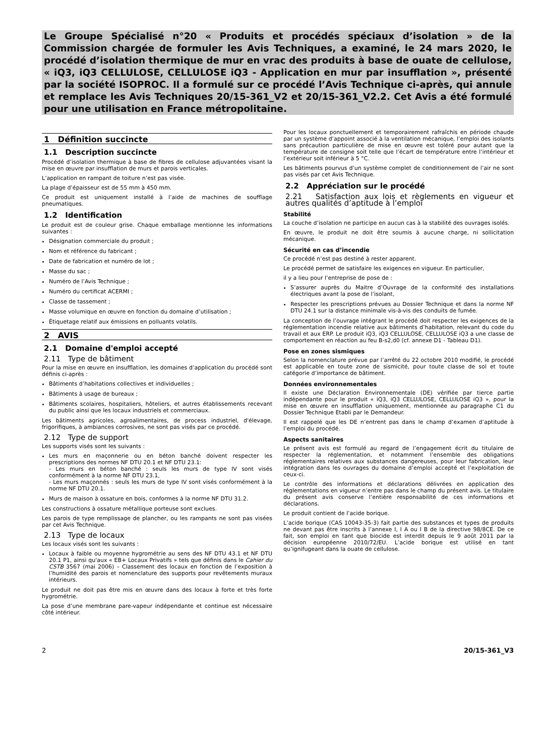Le Groupe Spécialisé n°20 « Produits et procédés spéciaux d’isolation » de la Commission chargée de formuler les Avis Techniques, a examiné, le 24 mars 2020, le procédé d’isolation thermique de mur en vrac des produits à base de ouate de cellulose, « iQ3, iQ3 CELLULOSE, CELLULOSE iQ3 - Application en mur par insufflation », présenté par la société ISOPROC. Il a formulé sur ce procédé l’Avis Technique ci-après, qui annule et remplace les Avis Techniques 20/15-361_V2 et 20/15-361_V2.2. Cet Avis a été formulé pour une utilisation en France métropolitaine.
1 Définition succincte
1.1 Description succincte
Procédé d’isolation thermique à base de fibres de cellulose adjuvantées visant la mise en œuvre par insufflation de murs et parois verticales.
L’application en rampant de toiture n’est pas visée.
La plage d’épaisseur est de 55 mm à 450 mm.
Ce produit est uniquement installé à l’aide de machines de soufflage pneumatiques.
1.2 Identification
Le produit est de couleur grise. Chaque emballage mentionne les informations suivantes :
Désignation commerciale du produit ;
Nom et référence du fabricant ;
Date de fabrication et numéro de lot ;
Masse du sac ;
Numéro de l’Avis Technique ;
Numéro du certificat ACERMI ;
Classe de tassement ;
Masse volumique en œuvre en fonction du domaine d’utilisation ;
Étiquetage relatif aux émissions en polluants volatils.
2 AVIS
2.1 Domaine d'emploi accepté
2.11 Type de bâtiment
Pour la mise en œuvre en insufflation, les domaines d’application du procédé sont définis ci-après :
Bâtiments d’habitations collectives et individuelles ;
Bâtiments à usage de bureaux ;
Bâtiments scolaires, hospitaliers, hôteliers, et autres établissements recevant du public ainsi que les locaux industriels et commerciaux.
Les bâtiments agricoles, agroalimentaires, de process industriel, d'élevage, frigorifiques, à ambiances corrosives, ne sont pas visés par ce procédé.
2.12 Type de support
Les supports visés sont les suivants :
Les murs en maçonnerie ou en béton banché doivent respecter les prescriptions des normes NF DTU 20.1 et NF DTU 23.1:
- Les murs en béton banché : seuls les murs de type IV sont visés conformément à la norme NF DTU 23.1,
- Les murs maçonnés : seuls les murs de type IV sont visés conformément à la norme NF DTU 20.1.
Murs de maison à ossature en bois, conformes à la norme NF DTU 31.2.
Les constructions à ossature métallique porteuse sont exclues.
Les parois de type remplissage de plancher, ou les rampants ne sont pas visées par cet Avis Technique.
2.13 Type de locaux
Les locaux visés sont les suivants :
Locaux à faible ou moyenne hygrométrie au sens des NF DTU 43.1 et NF DTU 20.1 P1, ainsi qu'aux « EB+ Locaux Privatifs » tels que définis dans le Cahier du CSTB 3567 (mai 2006) – Classement des locaux en fonction de l’exposition à l’humidité des parois et nomenclature des supports pour revêtements muraux intérieurs.
Le produit ne doit pas être mis en œuvre dans des locaux à forte et très forte hygrométrie.
La pose d’une membrane pare-vapeur indépendante et continue est nécessaire côté intérieur.
Pour les locaux ponctuellement et temporairement rafraîchis en période chaude par un système d’appoint associé à la ventilation mécanique, l’emploi des isolants sans précaution particulière de mise en œuvre est toléré pour autant que la température de consigne soit telle que l’écart de température entre l’intérieur et l’extérieur soit inférieur à 5 °C.
Les bâtiments pourvus d’un système complet de conditionnement de l’air ne sont pas visés par cet Avis Technique.
2.2 Appréciation sur le procédé
2.21 Satisfaction aux lois et règlements en vigueur et autres qualités d’aptitude à l’emploi
Stabilité
La couche d’isolation ne participe en aucun cas à la stabilité des ouvrages isolés.
En œuvre, le produit ne doit être soumis à aucune charge, ni sollicitation mécanique.
Sécurité en cas d’incendie
Ce procédé n’est pas destiné à rester apparent.
Le procédé permet de satisfaire les exigences en vigueur. En particulier,
il y a lieu pour l’entreprise de pose de :
S’assurer auprès du Maitre d’Ouvrage de la conformité des installations électriques avant la pose de l’isolant,
Respecter les prescriptions prévues au Dossier Technique et dans la norme NF DTU 24.1 sur la distance minimale vis-à-vis des conduits de fumée.
La conception de l’ouvrage intégrant le procédé doit respecter les exigences de la réglementation incendie relative aux bâtiments d’habitation, relevant du code du travail et aux ERP. Le produit iQ3, iQ3 CELLULOSE, CELLULOSE iQ3 a une classe de comportement en réaction au feu B-s2,d0 (cf. annexe D1 - Tableau D1).
Pose en zones sismiques
Selon la nomenclature prévue par l’arrêté du 22 octobre 2010 modifié, le procédé est applicable en toute zone de sismicité, pour toute classe de sol et toute catégorie d’importance de bâtiment.
Données environnementales
Il existe une Déclaration Environnementale (DE) vérifiée par tierce partie indépendante pour le produit « iQ3, iQ3 CELLULOSE, CELLULOSE iQ3 », pour la mise en œuvre en insufflation uniquement, mentionnée au paragraphe C1 du Dossier Technique Etabli par le Demandeur.
Il est rappelé que les DE n’entrent pas dans le champ d’examen d’aptitude à l’emploi du procédé.
Aspects sanitaires
Le présent avis est formulé au regard de l’engagement écrit du titulaire de respecter la réglementation, et notamment l’ensemble des obligations réglementaires relatives aux substances dangereuses, pour leur fabrication, leur intégration dans les ouvrages du domaine d’emploi accepté et l’exploitation de ceux-ci.
Le contrôle des informations et déclarations délivrées en application des réglementations en vigueur n’entre pas dans le champ du présent avis. Le titulaire du présent avis conserve l’entière responsabilité de ces informations et déclarations.
Le produit contient de l’acide borique.
L’acide borique (CAS 10043-35-3) fait partie des substances et types de produits ne devant pas être inscrits à l’annexe I, I A ou I B de la directive 98/8CE. De ce fait, son emploi en tant que biocide est interdit depuis le 9 août 2011 par la décision européenne 2010/72/EU. L’acide borique est utilisé en tant qu’ignifugeant dans la ouate de cellulose.
2 20/15-361_V3